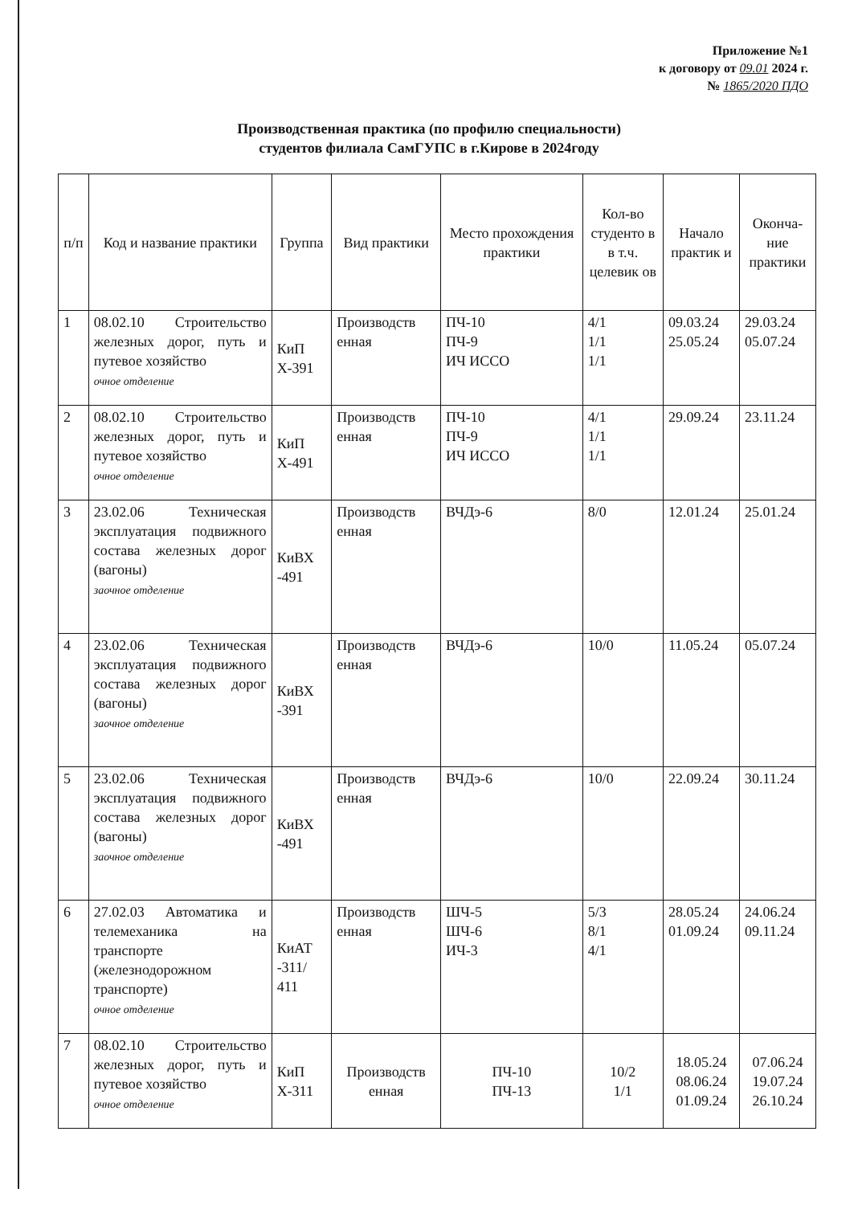Приложение №1
к договору от 09.01 2024 г.
№ 1865/2020 ПДО
Производственная практика (по профилю специальности)
студентов филиала СамГУПС в г.Кирове в 2024году
| п/п | Код и название практики | Группа | Вид практики | Место прохождения практики | Кол-во студенто в в т.ч. целевик ов | Начало практик и | Оконча-ние практики |
| --- | --- | --- | --- | --- | --- | --- | --- |
| 1 | 08.02.10 Строительство железных дорог, путь и путевое хозяйство очное отделение | КиП Х-391 | Производств енная | ПЧ-10 ПЧ-9 ИЧ ИССО | 4/1 1/1 1/1 | 09.03.24 25.05.24 | 29.03.24 05.07.24 |
| 2 | 08.02.10 Строительство железных дорог, путь и путевое хозяйство очное отделение | КиП Х-491 | Производств енная | ПЧ-10 ПЧ-9 ИЧ ИССО | 4/1 1/1 1/1 | 29.09.24 | 23.11.24 |
| 3 | 23.02.06 Техническая эксплуатация подвижного состава железных дорог (вагоны) заочное отделение | КиВХ -491 | Производств енная | ВЧДэ-6 | 8/0 | 12.01.24 | 25.01.24 |
| 4 | 23.02.06 Техническая эксплуатация подвижного состава железных дорог (вагоны) заочное отделение | КиВХ -391 | Производств енная | ВЧДэ-6 | 10/0 | 11.05.24 | 05.07.24 |
| 5 | 23.02.06 Техническая эксплуатация подвижного состава железных дорог (вагоны) заочное отделение | КиВХ -491 | Производств енная | ВЧДэ-6 | 10/0 | 22.09.24 | 30.11.24 |
| 6 | 27.02.03 Автоматика и телемеханика на транспорте (железнодорожном транспорте) очное отделение | КиАТ -311/ 411 | Производств енная | ШЧ-5 ШЧ-6 ИЧ-3 | 5/3 8/1 4/1 | 28.05.24 01.09.24 | 24.06.24 09.11.24 |
| 7 | 08.02.10 Строительство железных дорог, путь и путевое хозяйство очное отделение | КиП Х-311 | Производств енная | ПЧ-10 ПЧ-13 | 10/2 1/1 | 18.05.24 08.06.24 01.09.24 | 07.06.24 19.07.24 26.10.24 |